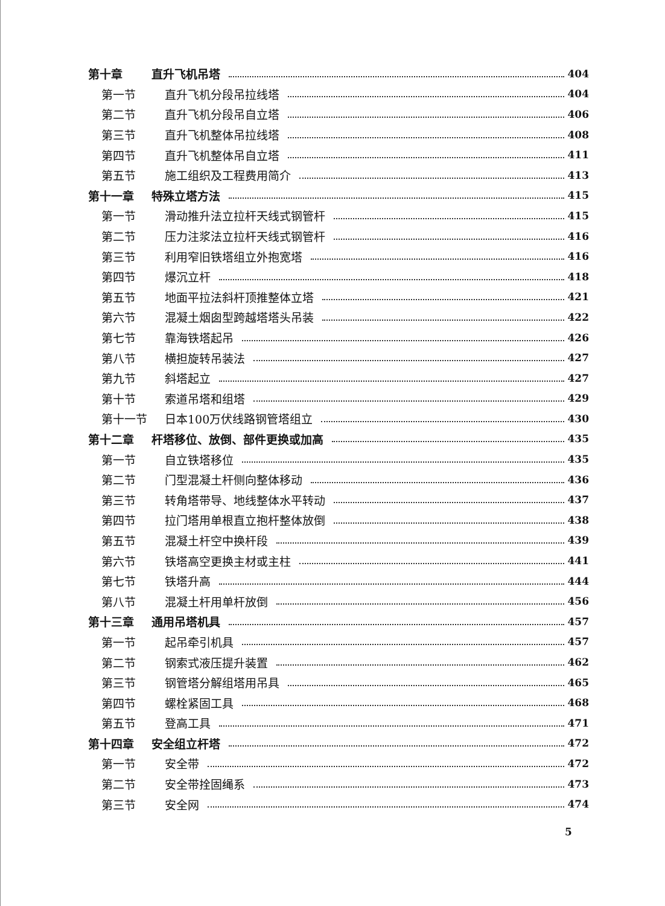第十章 直升飞机吊塔 404
第一节 直升飞机分段吊拉线塔 404
第二节 直升飞机分段吊自立塔 406
第三节 直升飞机整体吊拉线塔 408
第四节 直升飞机整体吊自立塔 411
第五节 施工组织及工程费用简介 413
第十一章 特殊立塔方法 415
第一节 滑动推升法立拉杆天线式钢管杆 415
第二节 压力注浆法立拉杆天线式钢管杆 416
第三节 利用窄旧铁塔组立外抱宽塔 416
第四节 爆沉立杆 418
第五节 地面平拉法斜杆顶推整体立塔 421
第六节 混凝土烟囱型跨越塔塔头吊装 422
第七节 靠海铁塔起吊 426
第八节 横担旋转吊装法 427
第九节 斜塔起立 427
第十节 索道吊塔和组塔 429
第十一节 日本100万伏线路钢管塔组立 430
第十二章 杆塔移位、放倒、部件更换或加高 435
第一节 自立铁塔移位 435
第二节 门型混凝土杆侧向整体移动 436
第三节 转角塔带导、地线整体水平转动 437
第四节 拉门塔用单根直立抱杆整体放倒 438
第五节 混凝土杆空中换杆段 439
第六节 铁塔高空更换主材或主柱 441
第七节 铁塔升高 444
第八节 混凝土杆用单杆放倒 456
第十三章 通用吊塔机具 457
第一节 起吊牵引机具 457
第二节 钢索式液压提升装置 462
第三节 钢管塔分解组塔用吊具 465
第四节 螺栓紧固工具 468
第五节 登高工具 471
第十四章 安全组立杆塔 472
第一节 安全带 472
第二节 安全带拴固绳系 473
第三节 安全网 474
5